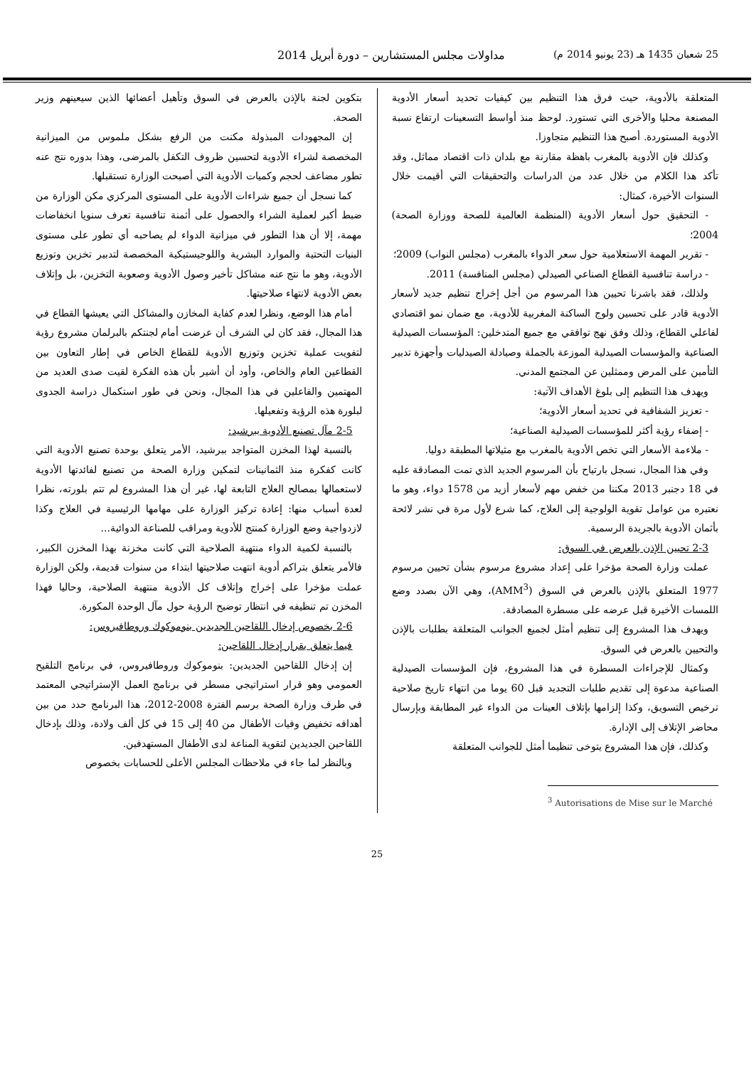25 شعبان 1435 هـ (23 يونيو 2014 م) مداولات مجلس المستشارين – دورة أبريل 2014
المتعلقة بالأدوية، حيث فرق هذا التنظيم بين كيفيات تحديد أسعار الأدوية المصنعة محليا والأخرى التي تستورد. لوحظ منذ أواسط التسعينات ارتفاع نسبة الأدوية المستوردة. أصبح هذا التنظيم متجاوزا.
وكذلك فإن الأدوية بالمغرب باهظة مقارنة مع بلدان ذات اقتصاد مماثل، وقد تأكد هذا الكلام من خلال عدد من الدراسات والتحقيقات التي أقيمت خلال السنوات الأخيرة، كمثال:
- التحقيق حول أسعار الأدوية (المنظمة العالمية للصحة ووزارة الصحة) 2004؛
- تقرير المهمة الاستعلامية حول سعر الدواء بالمغرب (مجلس النواب) 2009؛
- دراسة تنافسية القطاع الصناعي الصيدلي (مجلس المنافسة) 2011.
ولذلك، فقد باشرنا تحيين هذا المرسوم من أجل إخراج تنظيم جديد لأسعار الأدوية قادر على تحسين ولوج الساكنة المغربية للأدوية، مع ضمان نمو اقتصادي لفاعلي القطاع، وذلك وفق نهج توافقي مع جميع المتدخلين: المؤسسات الصيدلية الصناعية والمؤسسات الصيدلية الموزعة بالجملة وصيادلة الصيدليات وأجهزة تدبير التأمين على المرض وممثلين عن المجتمع المدني.
ويهدف هذا التنظيم إلى بلوغ الأهداف الآتية:
- تعزيز الشفافية في تحديد أسعار الأدوية؛
- إضفاء رؤية أكثر للمؤسسات الصيدلية الصناعية؛
- ملاءمة الأسعار التي تخص الأدوية بالمغرب مع مثيلاتها المطبقة دوليا.
وفي هذا المجال، نسجل بارتياح بأن المرسوم الجديد الذي تمت المصادقة عليه في 18 دجنبر 2013 مكننا من خفض مهم لأسعار أزيد من 1578 دواء، وهو ما نعتبره من عوامل تقوية الولوجية إلى العلاج، كما شرع لأول مرة في نشر لائحة بأثمان الأدوية بالجريدة الرسمية.
2-3 تحيين الإذن بالعرض في السوق:
عملت وزارة الصحة مؤخرا على إعداد مشروع مرسوم بشأن تحيين مرسوم 1977 المتعلق بالإذن بالعرض في السوق (AMM<sup>3</sup>)، وهي الآن بصدد وضع اللمسات الأخيرة قبل عرضه على مسطرة المصادقة.
ويهدف هذا المشروع إلى تنظيم أمثل لجميع الجوانب المتعلقة بطلبات بالإذن والتحيين بالعرض في السوق.
وكمثال للإجراءات المسطرة في هذا المشروع، فإن المؤسسات الصيدلية الصناعية مدعوة إلى تقديم طلبات التجديد قبل 60 يوما من انتهاء تاريخ صلاحية ترخيص التسويق، وكذا إلزامها بإتلاف العينات من الدواء غير المطابقة وبإرسال محاضر الإتلاف إلى الإدارة.
وكذلك، فإن هذا المشروع يتوخى تنظيما أمثل للجوانب المتعلقة
<sup>3</sup> Autorisations de Mise sur le Marché
بتكوين لجنة بالإذن بالعرض في السوق وتأهيل أعضائها الذين سيعينهم وزير الصحة.
إن المجهودات المبذولة مكنت من الرفع بشكل ملموس من الميزانية المخصصة لشراء الأدوية لتحسين ظروف التكفل بالمرضى، وهذا بدوره نتج عنه تطور مضاعف لحجم وكميات الأدوية التي أصبحت الوزارة تستقبلها.
كما نسجل أن جميع شراءات الأدوية على المستوى المركزي مكن الوزارة من ضبط أكبر لعملية الشراء والحصول على أثمنة تنافسية تعرف سنويا انخفاضات مهمة، إلا أن هذا التطور في ميزانية الدواء لم يصاحبه أي تطور على مستوى البنيات التحتية والموارد البشرية واللوجيستيكية المخصصة لتدبير تخزين وتوزيع الأدوية، وهو ما نتج عنه مشاكل تأخير وصول الأدوية وصعوبة التخزين، بل وإتلاف بعض الأدوية لانتهاء صلاحيتها.
أمام هذا الوضع، ونظرا لعدم كفاية المخازن والمشاكل التي يعيشها القطاع في هذا المجال، فقد كان لي الشرف أن عرضت أمام لجنتكم بالبرلمان مشروع رؤية لتفويت عملية تخزين وتوزيع الأدوية للقطاع الخاص في إطار التعاون بين القطاعين العام والخاص، وأود أن أشير بأن هذه الفكرة لقيت صدى العديد من المهتمين والفاعلين في هذا المجال، ونحن في طور استكمال دراسة الجدوى لبلورة هذه الرؤية وتفعيلها.
2-5 مآل تصنيع الأدوية ببرشيد:
بالنسبة لهذا المخزن المتواجد ببرشيد، الأمر يتعلق بوحدة تصنيع الأدوية التي كانت كفكرة منذ الثمانينات لتمكين وزارة الصحة من تصنيع لفائدتها الأدوية لاستعمالها بمصالح العلاج التابعة لها، غير أن هذا المشروع لم تتم بلورته، نظرا لعدة أسباب منها: إعادة تركيز الوزارة على مهامها الرئيسية في العلاج وكذا لازدواجية وضع الوزارة كمنتج للأدوية ومراقب للصناعة الدوائية...
بالنسبة لكمية الدواء منتهية الصلاحية التي كانت مخزنة بهذا المخزن الكبير، فالأمر يتعلق بتراكم أدوية انتهت صلاحيتها ابتداء من سنوات قديمة، ولكن الوزارة عملت مؤخرا على إخراج وإتلاف كل الأدوية منتهية الصلاحية، وحاليا فهذا المخزن تم تنظيفه في انتظار توضيح الرؤية حول مآل الوحدة المكورة.
2-6 بخصوص إدخال اللقاحين الجديدين بنوموكوك وروطافيروس:
فيما يتعلق بقرار إدخال اللقاحين:
إن إدخال اللقاحين الجديدين: بنوموكوك وروطافيروس، في برنامج التلقيح العمومي وهو قرار استراتيجي مسطر في برنامج العمل الإستراتيجي المعتمد في طرف وزارة الصحة برسم الفترة 2008-2012، هذا البرنامج حدد من بين أهدافه تخفيض وفيات الأطفال من 40 إلى 15 في كل ألف ولادة، وذلك بإدخال اللقاحين الجديدين لتقوية المناعة لدى الأطفال المستهدفين.
وبالنظر لما جاء في ملاحظات المجلس الأعلى للحسابات بخصوص
25